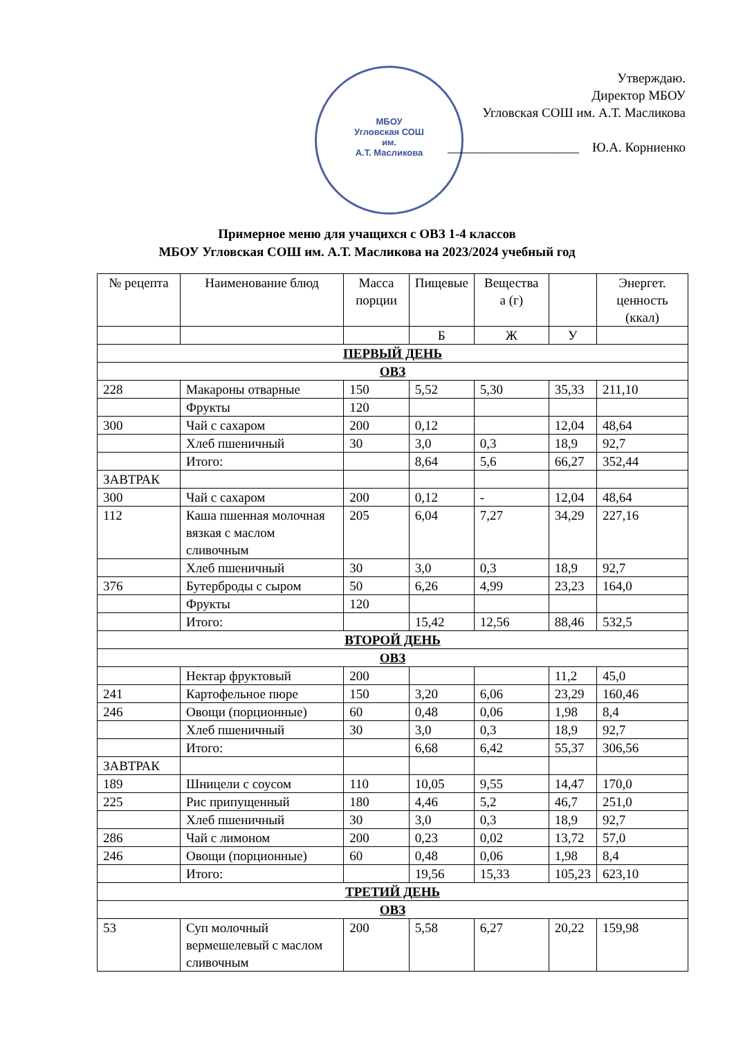МБОУ
Угловская СОШ
им.
А.Т. Масликова
Утверждаю.
Директор МБОУ
Угловская СОШ им. А.Т. Масликова
____________________ Ю.А. Корниенко
Примерное меню для учащихся с ОВЗ 1-4 классов
МБОУ Угловская СОШ им. А.Т. Масликова на 2023/2024 учебный год
| № рецепта | Наименование блюд | Масса порции | | Пищевые | Вещества а (г) | | Энергет. ценность (ккал) |
| --- | --- | --- | --- | --- | --- | --- | --- |
| | | | | Б | Ж | У | |
| ПЕРВЫЙ ДЕНЬ | | | | | | | |
| ОВЗ | | | | | | | |
| 228 | Макароны отварные | | 150 | 5,52 | 5,30 | 35,33 | 211,10 |
| | Фрукты | | 120 | | | | |
| 300 | Чай с сахаром | | 200 | 0,12 | | 12,04 | 48,64 |
| | Хлеб пшеничный | | 30 | 3,0 | 0,3 | 18,9 | 92,7 |
| | Итого: | | | 8,64 | 5,6 | 66,27 | 352,44 |
| ЗАВТРАК | | | | | | | |
| 300 | Чай с сахаром | | 200 | 0,12 | - | 12,04 | 48,64 |
| 112 | Каша пшенная молочная вязкая с маслом сливочным | | 205 | 6,04 | 7,27 | 34,29 | 227,16 |
| | Хлеб пшеничный | | 30 | 3,0 | 0,3 | 18,9 | 92,7 |
| 376 | Бутерброды с сыром | | 50 | 6,26 | 4,99 | 23,23 | 164,0 |
| | Фрукты | | 120 | | | | |
| | Итого: | | | 15,42 | 12,56 | 88,46 | 532,5 |
| ВТОРОЙ ДЕНЬ | | | | | | | |
| ОВЗ | | | | | | | |
| | Нектар фруктовый | | 200 | | | 11,2 | 45,0 |
| 241 | Картофельное пюре | | 150 | 3,20 | 6,06 | 23,29 | 160,46 |
| 246 | Овощи (порционные) | | 60 | 0,48 | 0,06 | 1,98 | 8,4 |
| | Хлеб пшеничный | | 30 | 3,0 | 0,3 | 18,9 | 92,7 |
| | Итого: | | | 6,68 | 6,42 | 55,37 | 306,56 |
| ЗАВТРАК | | | | | | | |
| 189 | Шницели с соусом | | 110 | 10,05 | 9,55 | 14,47 | 170,0 |
| 225 | Рис припущенный | | 180 | 4,46 | 5,2 | 46,7 | 251,0 |
| | Хлеб пшеничный | | 30 | 3,0 | 0,3 | 18,9 | 92,7 |
| 286 | Чай с лимоном | | 200 | 0,23 | 0,02 | 13,72 | 57,0 |
| 246 | Овощи (порционные) | | 60 | 0,48 | 0,06 | 1,98 | 8,4 |
| | Итого: | | | 19,56 | 15,33 | 105,23 | 623,10 |
| ТРЕТИЙ ДЕНЬ | | | | | | | |
| ОВЗ | | | | | | | |
| 53 | Суп молочный вермешелевый с маслом сливочным | | 200 | 5,58 | 6,27 | 20,22 | 159,98 |